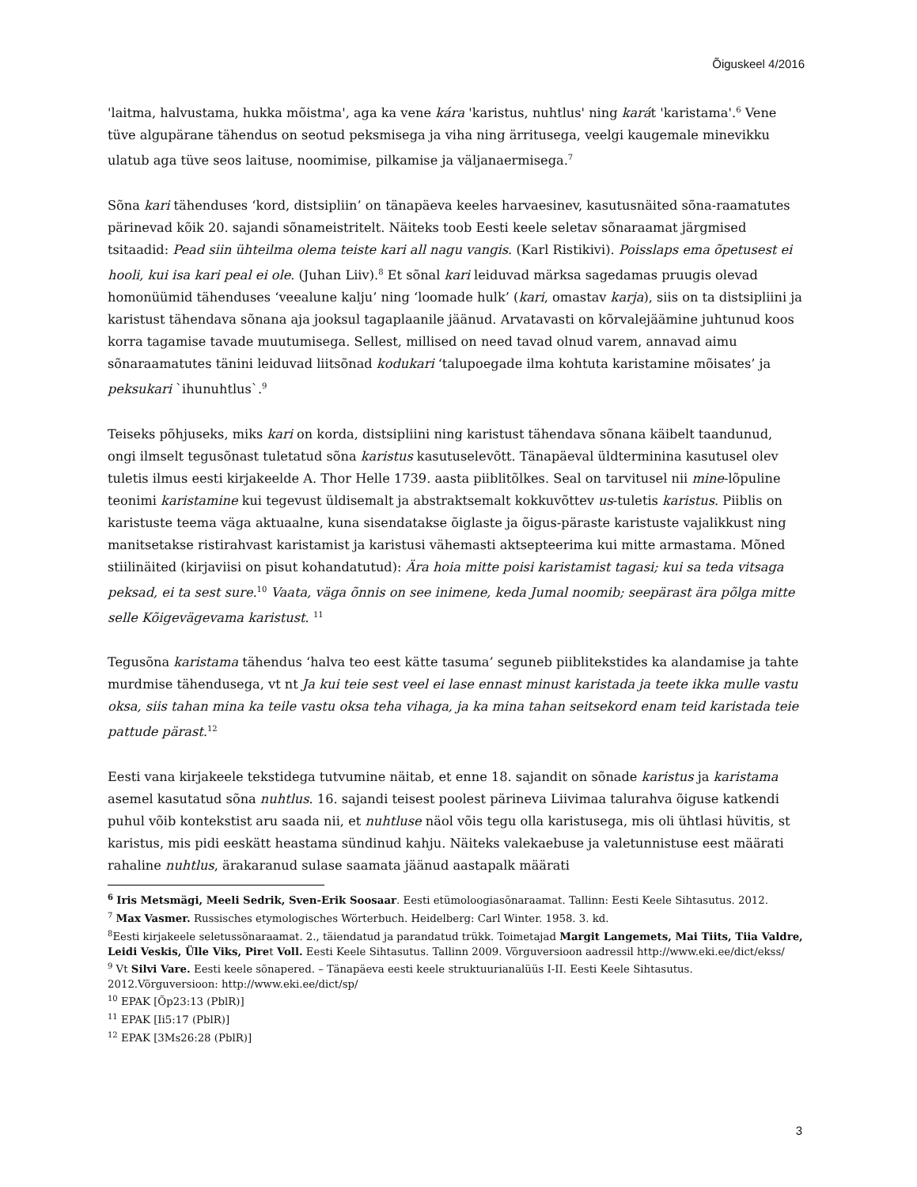Õiguskeel 4/2016
'laitma, halvustama, hukka mõistma', aga ka vene kára 'karistus, nuhtlus' ning karát 'karistama'.<sup>6</sup> Vene tüve algupärane tähendus on seotud peksmisega ja viha ning ärritusega, veelgi kaugemale minevikku ulatub aga tüve seos laituse, noomimise, pilkamise ja väljanaermisega.<sup>7</sup>
Sõna kari tähenduses ‘kord, distsipliin’ on tänapäeva keeles harvaesinev, kasutusnäited sõna-raamatutes pärinevad kõik 20. sajandi sõnameistritelt. Näiteks toob Eesti keele seletav sõnaraamat järgmised tsitaadid: Pead siin ühteilma olema teiste kari all nagu vangis. (Karl Ristikivi). Poisslaps ema õpetusest ei hooli, kui isa kari peal ei ole. (Juhan Liiv).<sup>8</sup> Et sõnal kari leiduvad märksa sagedamas pruugis olevad homonüümid tähenduses ‘veealune kalju’ ning ‘loomade hulk’ (kari, omastav karja), siis on ta distsipliini ja karistust tähendava sõnana aja jooksul tagaplaanile jäänud. Arvatavasti on kõrvalejäämine juhtunud koos korra tagamise tavade muutumisega. Sellest, millised on need tavad olnud varem, annavad aimu sõnaraamatutes tänini leiduvad liitsõnad kodukari ‘talupoegade ilma kohtuta karistamine mõisates’ ja peksukari `ihunuhtlus`.<sup>9</sup>
Teiseks põhjuseks, miks kari on korda, distsipliini ning karistust tähendava sõnana käibelt taandunud, ongi ilmselt tegusõnast tuletatud sõna karistus kasutuselevõtt. Tänapäeval üldterminina kasutusel olev tuletis ilmus eesti kirjakeelde A. Thor Helle 1739. aasta piiblitõlkes. Seal on tarvitusel nii mine-lõpuline teonimi karistamine kui tegevust üldisemalt ja abstraktsemalt kokkuvõttev us-tuletis karistus. Piiblis on karistuste teema väga aktuaalne, kuna sisendatakse õiglaste ja õigus-päraste karistuste vajalikkust ning manitsetakse ristirahvast karistamist ja karistusi vähemasti aktsepteerima kui mitte armastama. Mõned stiilinäited (kirjaviisi on pisut kohandatutud): Ära hoia mitte poisi karistamist tagasi; kui sa teda vitsaga peksad, ei ta sest sure.<sup>10</sup> Vaata, väga õnnis on see inimene, keda Jumal noomib; seepärast ära põlga mitte selle Kõigevägevama karistust. <sup>11</sup>
Tegusõna karistama tähendus ‘halva teo eest kätte tasuma’ seguneb piiblitekstides ka alandamise ja tahte murdmise tähendusega, vt nt Ja kui teie sest veel ei lase ennast minust karistada ja teete ikka mulle vastu oksa, siis tahan mina ka teile vastu oksa teha vihaga, ja ka mina tahan seitsekord enam teid karistada teie pattude pärast.<sup>12</sup>
Eesti vana kirjakeele tekstidega tutvumine näitab, et enne 18. sajandit on sõnade karistus ja karistama asemel kasutatud sõna nuhtlus. 16. sajandi teisest poolest pärineva Liivimaa talurahva õiguse katkendi puhul võib kontekstist aru saada nii, et nuhtluse näol võis tegu olla karistusega, mis oli ühtlasi hüvitis, st karistus, mis pidi eeskätt heastama sündinud kahju. Näiteks valekaebuse ja valetunnistuse eest määrati rahaline nuhtlus, ärakaranud sulase saamata jäänud aastapalk määrati
<sup>6</sup> Iris Metsmägi, Meeli Sedrik, Sven-Erik Soosaar. Eesti etümoloogiasõnaraamat. Tallinn: Eesti Keele Sihtasutus. 2012.
<sup>7</sup> Max Vasmer. Russisches etymologisches Wörterbuch. Heidelberg: Carl Winter. 1958. 3. kd.
<sup>8</sup> Eesti kirjakeele seletussõnaraamat. 2., täiendatud ja parandatud trükk. Toimetajad Margit Langemets, Mai Tiits, Tiia Valdre, Leidi Veskis, Ülle Viks, Piret Voll. Eesti Keele Sihtasutus. Tallinn 2009. Võrguversioon aadressil http://www.eki.ee/dict/ekss/
<sup>9</sup> Vt Silvi Vare. Eesti keele sõnapered. – Tänapäeva eesti keele struktuurianalüüs I-II. Eesti Keele Sihtasutus. 2012.Võrguversioon: http://www.eki.ee/dict/sp/
<sup>10</sup> EPAK [Õp23:13 (PblR)]
<sup>11</sup> EPAK [Ii5:17 (PblR)]
<sup>12</sup> EPAK [3Ms26:28 (PblR)]
3